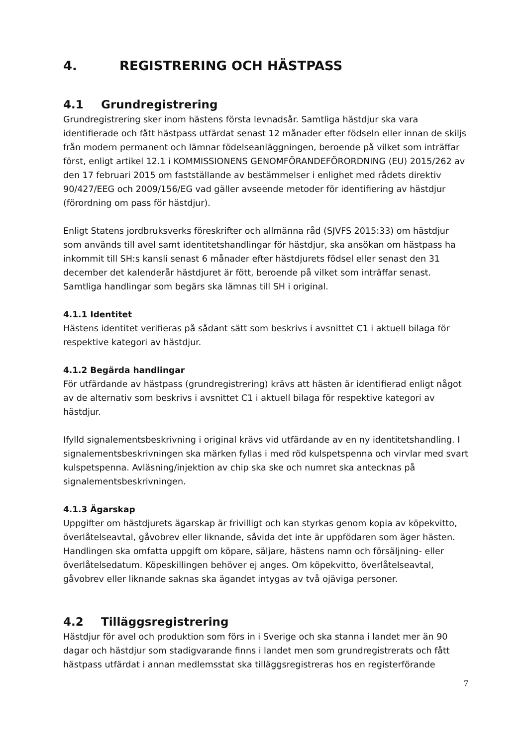4. REGISTRERING OCH HÄSTPASS
4.1 Grundregistrering
Grundregistrering sker inom hästens första levnadsår. Samtliga hästdjur ska vara identifierade och fått hästpass utfärdat senast 12 månader efter födseln eller innan de skiljs från modern permanent och lämnar födelseanläggningen, beroende på vilket som inträffar först, enligt artikel 12.1 i KOMMISSIONENS GENOMFÖRANDEFÖRORDNING (EU) 2015/262 av den 17 februari 2015 om fastställande av bestämmelser i enlighet med rådets direktiv 90/427/EEG och 2009/156/EG vad gäller avseende metoder för identifiering av hästdjur (förordning om pass för hästdjur).
Enligt Statens jordbruksverks föreskrifter och allmänna råd (SJVFS 2015:33) om hästdjur som används till avel samt identitetshandlingar för hästdjur, ska ansökan om hästpass ha inkommit till SH:s kansli senast 6 månader efter hästdjurets födsel eller senast den 31 december det kalenderår hästdjuret är fött, beroende på vilket som inträffar senast. Samtliga handlingar som begärs ska lämnas till SH i original.
4.1.1 Identitet
Hästens identitet verifieras på sådant sätt som beskrivs i avsnittet C1 i aktuell bilaga för respektive kategori av hästdjur.
4.1.2 Begärda handlingar
För utfärdande av hästpass (grundregistrering) krävs att hästen är identifierad enligt något av de alternativ som beskrivs i avsnittet C1 i aktuell bilaga för respektive kategori av hästdjur.
Ifylld signalementsbeskrivning i original krävs vid utfärdande av en ny identitetshandling. I signalementsbeskrivningen ska märken fyllas i med röd kulspetspenna och virvlar med svart kulspetspenna. Avläsning/injektion av chip ska ske och numret ska antecknas på signalementsbeskrivningen.
4.1.3 Ägarskap
Uppgifter om hästdjurets ägarskap är frivilligt och kan styrkas genom kopia av köpekvitto, överlåtelseavtal, gåvobrev eller liknande, såvida det inte är uppfödaren som äger hästen. Handlingen ska omfatta uppgift om köpare, säljare, hästens namn och försäljning- eller överlåtelsedatum. Köpeskillingen behöver ej anges. Om köpekvitto, överlåtelseavtal, gåvobrev eller liknande saknas ska ägandet intygas av två ojäviga personer.
4.2 Tilläggsregistrering
Hästdjur för avel och produktion som förs in i Sverige och ska stanna i landet mer än 90 dagar och hästdjur som stadigvarande finns i landet men som grundregistrerats och fått hästpass utfärdat i annan medlemsstat ska tilläggsregistreras hos en registerförande
7